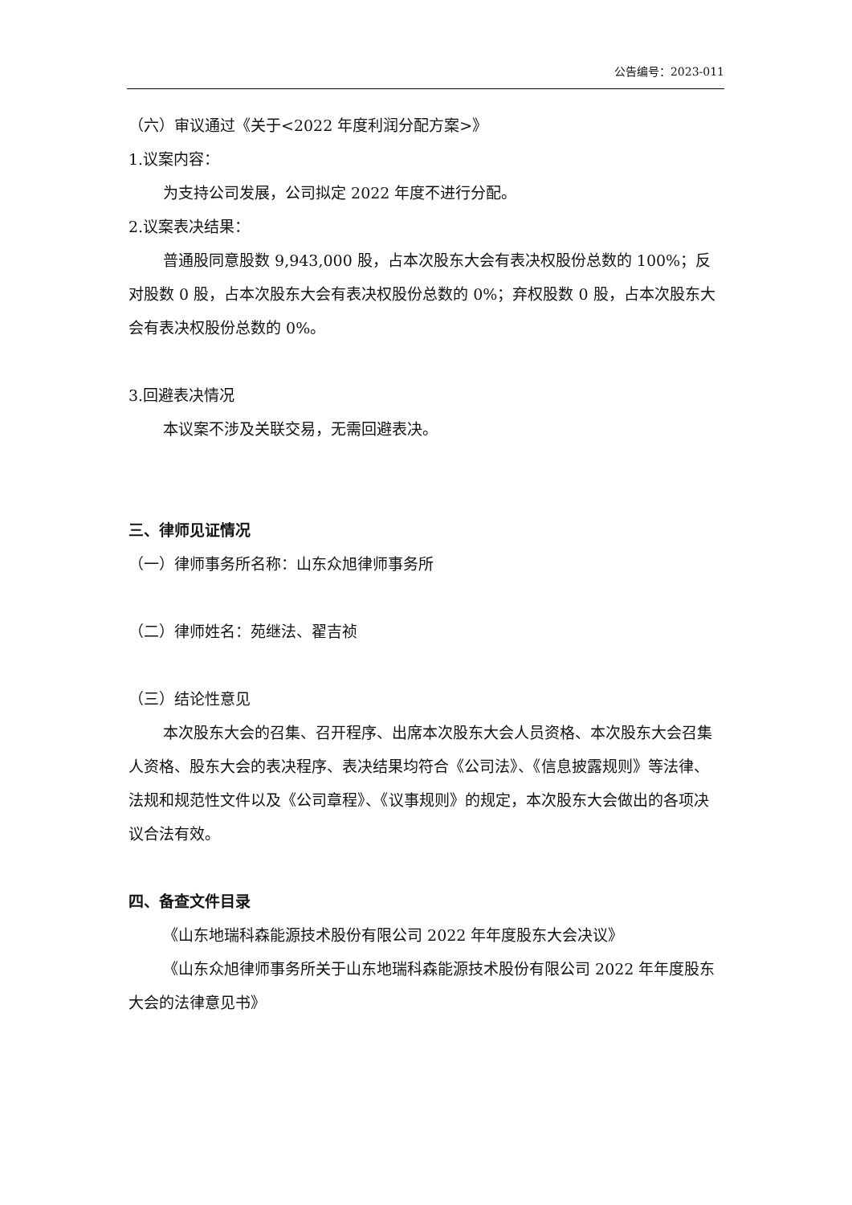公告编号：2023-011
（六）审议通过《关于<2022 年度利润分配方案>》
1.议案内容：
为支持公司发展，公司拟定 2022 年度不进行分配。
2.议案表决结果：
普通股同意股数 9,943,000 股，占本次股东大会有表决权股份总数的 100%；反对股数 0 股，占本次股东大会有表决权股份总数的 0%；弃权股数 0 股，占本次股东大会有表决权股份总数的 0%。
3.回避表决情况
本议案不涉及关联交易，无需回避表决。
三、律师见证情况
（一）律师事务所名称：山东众旭律师事务所
（二）律师姓名：苑继法、翟吉祯
（三）结论性意见
本次股东大会的召集、召开程序、出席本次股东大会人员资格、本次股东大会召集人资格、股东大会的表决程序、表决结果均符合《公司法》、《信息披露规则》等法律、法规和规范性文件以及《公司章程》、《议事规则》的规定，本次股东大会做出的各项决议合法有效。
四、备查文件目录
《山东地瑞科森能源技术股份有限公司 2022 年年度股东大会决议》
《山东众旭律师事务所关于山东地瑞科森能源技术股份有限公司 2022 年年度股东大会的法律意见书》